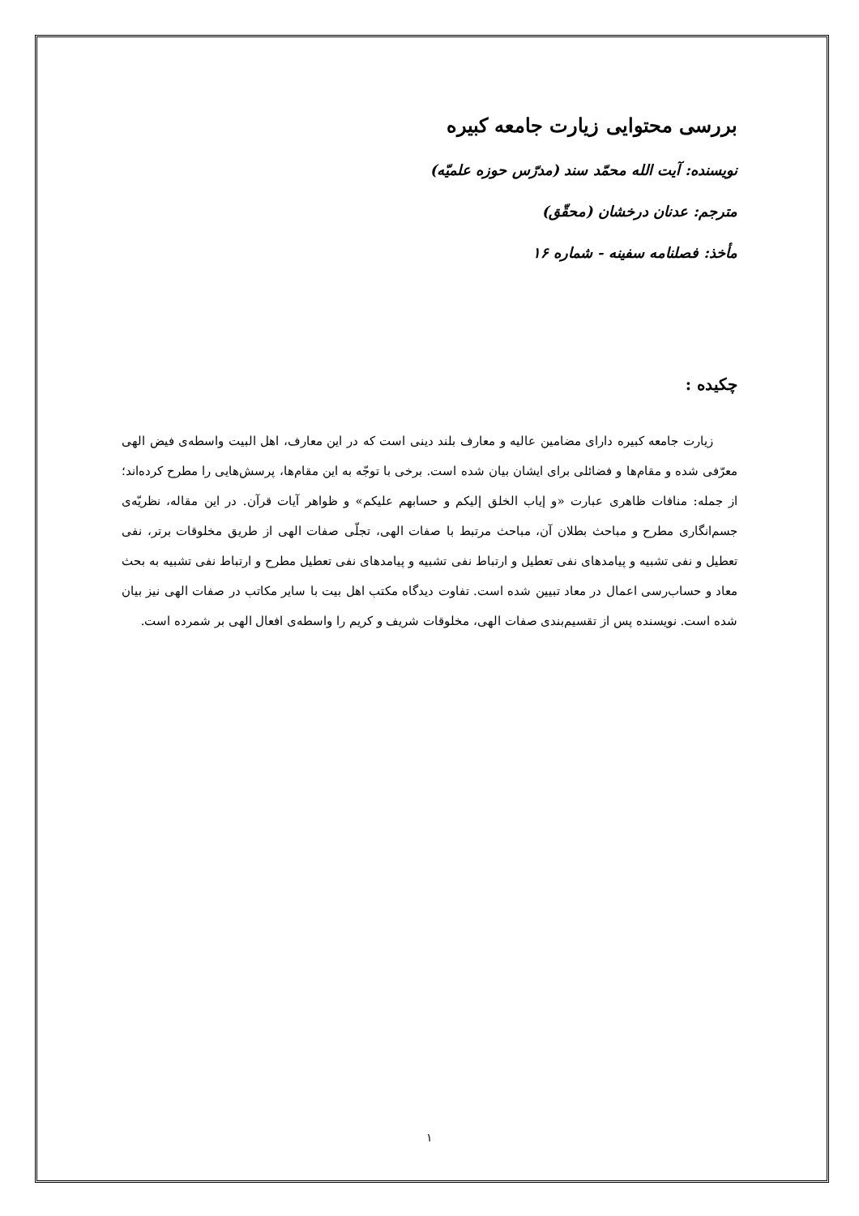بررسی محتوایی زیارت جامعه کبیره
نویسنده: آیت الله محمّد سند (مدرّس حوزه علمیّه)
مترجم: عدنان درخشان (محقّق)
مأخذ: فصلنامه سفینه - شماره ۱۶
چکیده :
زیارت جامعه کبیره دارای مضامین عالیه و معارف بلند دینی است که در این معارف، اهل البیت واسطه‌ی فیض الهی معرّفی شده و مقام‌ها و فضائلی برای ایشان بیان شده است. برخی با توجّه به این مقام‌ها، پرسش‌هایی را مطرح کرده‌اند؛ از جمله: منافات ظاهری عبارت «و إیاب الخلق إلیکم و حسابهم علیکم» و ظواهر آیات قرآن. در این مقاله، نظریّه‌ی جسم‌انگاری مطرح و مباحث بطلان آن، مباحث مرتبط با صفات الهی، تجلّی صفات الهی از طریق مخلوقات برتر، نفی تعطیل و نفی تشبیه و پیامدهای نفی تعطیل و ارتباط نفی تشبیه و پیامدهای نفی تعطیل مطرح و ارتباط نفی تشبیه به بحث معاد و حساب‌رسی اعمال در معاد تبیین شده است. تفاوت دیدگاه مکتب اهل بیت با سایر مکاتب در صفات الهی نیز بیان شده است. نویسنده پس از تقسیم‌بندی صفات الهی، مخلوقات شریف و کریم را واسطه‌ی افعال الهی بر شمرده است.
۱